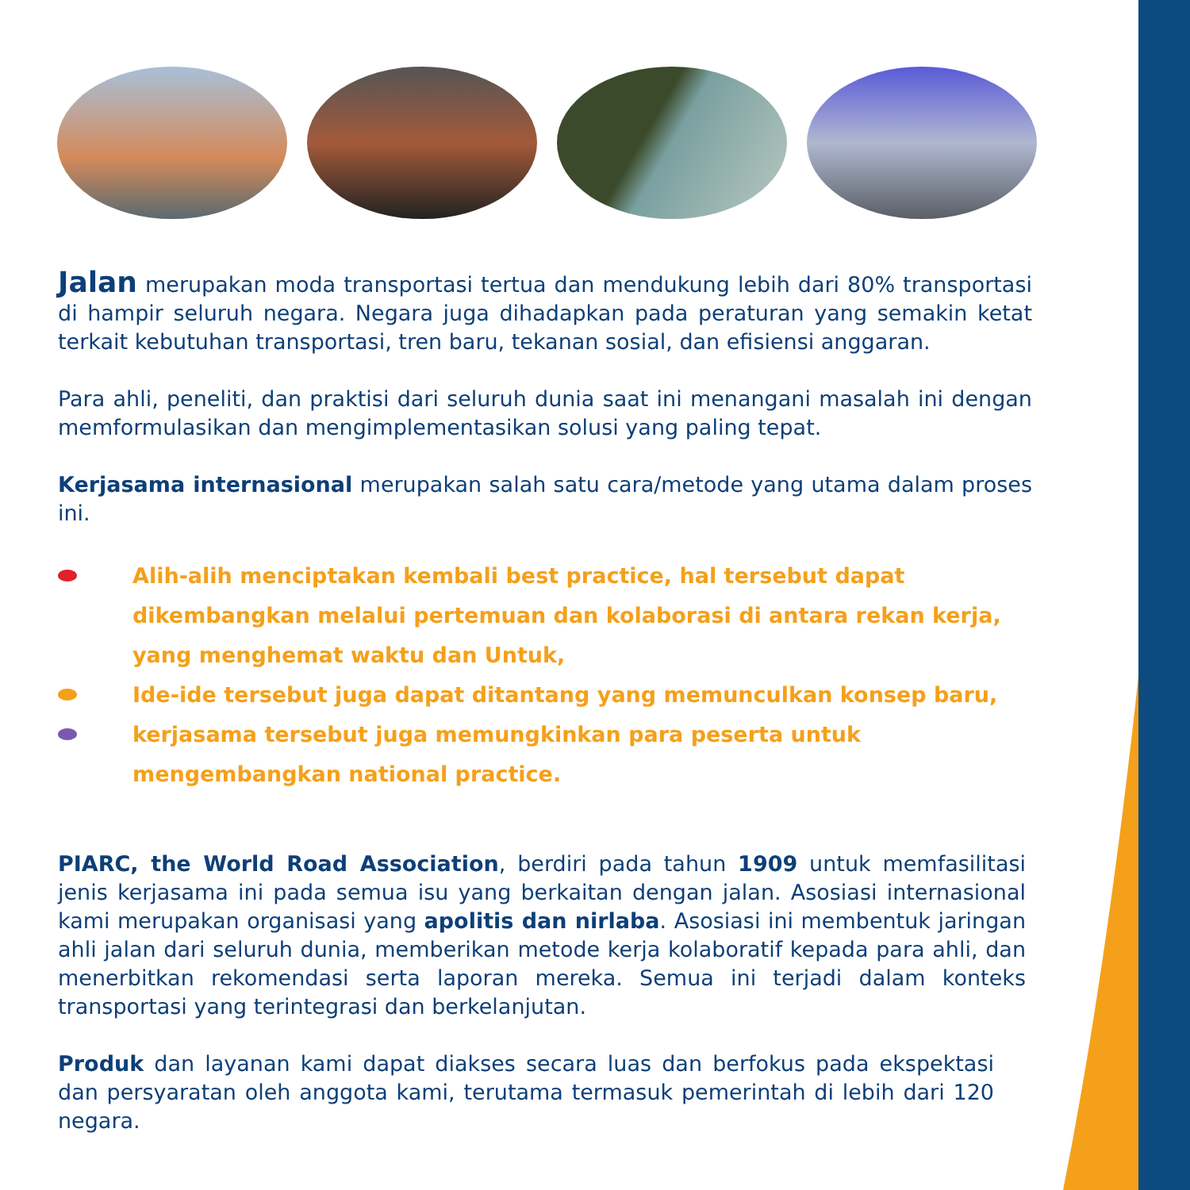Jalan merupakan moda transportasi tertua dan mendukung lebih dari 80% transportasi di hampir seluruh negara. Negara juga dihadapkan pada peraturan yang semakin ketat terkait kebutuhan transportasi, tren baru, tekanan sosial, dan efisiensi anggaran.
Para ahli, peneliti, dan praktisi dari seluruh dunia saat ini menangani masalah ini dengan memformulasikan dan mengimplementasikan solusi yang paling tepat.
Kerjasama internasional merupakan salah satu cara/metode yang utama dalam proses ini.
Alih-alih menciptakan kembali best practice, hal tersebut dapat dikembangkan melalui pertemuan dan kolaborasi di antara rekan kerja, yang menghemat waktu dan Untuk,
Ide-ide tersebut juga dapat ditantang yang memunculkan konsep baru,
kerjasama tersebut juga memungkinkan para peserta untuk mengembangkan national practice.
PIARC, the World Road Association, berdiri pada tahun 1909 untuk memfasilitasi jenis kerjasama ini pada semua isu yang berkaitan dengan jalan. Asosiasi internasional kami merupakan organisasi yang apolitis dan nirlaba. Asosiasi ini membentuk jaringan ahli jalan dari seluruh dunia, memberikan metode kerja kolaboratif kepada para ahli, dan menerbitkan rekomendasi serta laporan mereka. Semua ini terjadi dalam konteks transportasi yang terintegrasi dan berkelanjutan.
Produk dan layanan kami dapat diakses secara luas dan berfokus pada ekspektasi dan persyaratan oleh anggota kami, terutama termasuk pemerintah di lebih dari 120 negara.